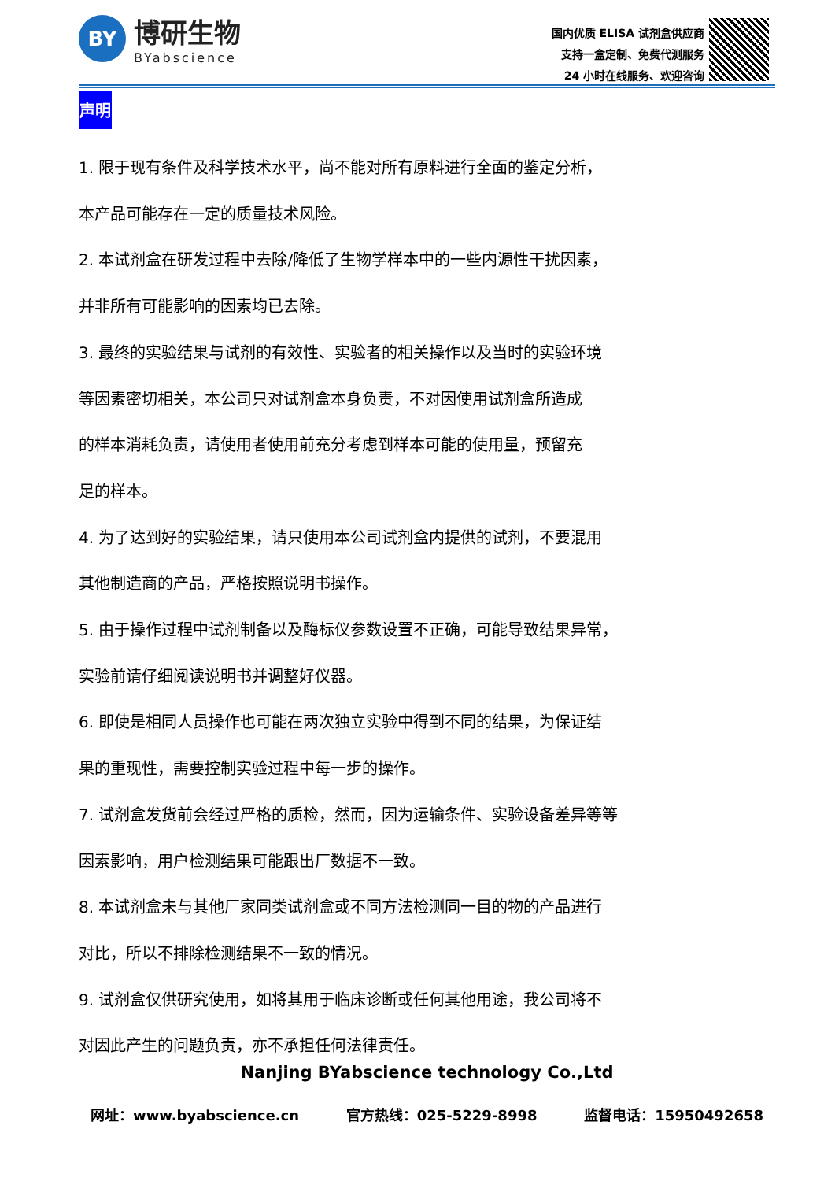BY
博研生物
BYabscience
国内优质 ELISA 试剂盒供应商
支持一盒定制、免费代测服务
24 小时在线服务、欢迎咨询
声明
1. 限于现有条件及科学技术水平，尚不能对所有原料进行全面的鉴定分析，
本产品可能存在一定的质量技术风险。
2. 本试剂盒在研发过程中去除/降低了生物学样本中的一些内源性干扰因素，
并非所有可能影响的因素均已去除。
3. 最终的实验结果与试剂的有效性、实验者的相关操作以及当时的实验环境
等因素密切相关，本公司只对试剂盒本身负责，不对因使用试剂盒所造成
的样本消耗负责，请使用者使用前充分考虑到样本可能的使用量，预留充
足的样本。
4. 为了达到好的实验结果，请只使用本公司试剂盒内提供的试剂，不要混用
其他制造商的产品，严格按照说明书操作。
5. 由于操作过程中试剂制备以及酶标仪参数设置不正确，可能导致结果异常，
实验前请仔细阅读说明书并调整好仪器。
6. 即使是相同人员操作也可能在两次独立实验中得到不同的结果，为保证结
果的重现性，需要控制实验过程中每一步的操作。
7. 试剂盒发货前会经过严格的质检，然而，因为运输条件、实验设备差异等等
因素影响，用户检测结果可能跟出厂数据不一致。
8. 本试剂盒未与其他厂家同类试剂盒或不同方法检测同一目的物的产品进行
对比，所以不排除检测结果不一致的情况。
9. 试剂盒仅供研究使用，如将其用于临床诊断或任何其他用途，我公司将不
对因此产生的问题负责，亦不承担任何法律责任。
Nanjing BYabscience technology Co.,Ltd
网址：www.byabscience.cn 官方热线：025-5229-8998 监督电话：15950492658